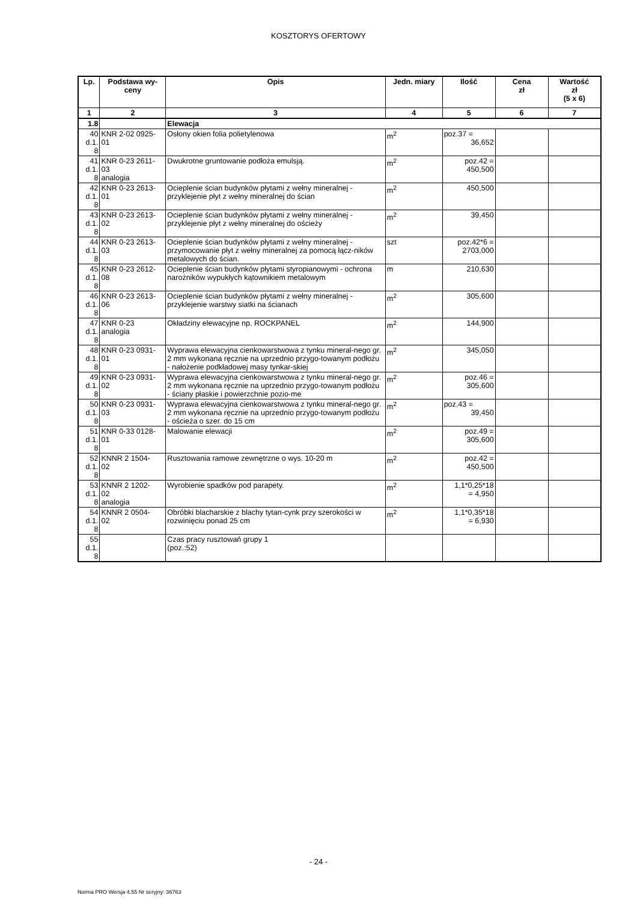KOSZTORYS OFERTOWY
| Lp. | Podstawa wy- ceny | Opis | Jedn. miary | Ilość | Cena zł | Wartość zł (5 x 6) |
| --- | --- | --- | --- | --- | --- | --- |
| 1 | 2 | 3 | 4 | 5 | 6 | 7 |
| 1.8 | | Elewacja | | | | |
| 40 d.1. 8 | KNR 2-02 0925- 01 | Osłony okien folia polietylenowa | m<sup>2</sup> | poz.37 = 36,652 | | |
| 41 d.1. 8 | KNR 0-23 2611- 03 analogia | Dwukrotne gruntowanie podłoża emulsją. | m<sup>2</sup> | poz.42 = 450,500 | | |
| 42 d.1. 8 | KNR 0-23 2613- 01 | Ocieplenie ścian budynków płytami z wełny mineralnej - przyklejenie płyt z wełny mineralnej do ścian | m<sup>2</sup> | 450,500 | | |
| 43 d.1. 8 | KNR 0-23 2613- 02 | Ocieplenie ścian budynków płytami z wełny mineralnej - przyklejenie płyt z wełny mineralnej do ościeży | m<sup>2</sup> | 39,450 | | |
| 44 d.1. 8 | KNR 0-23 2613- 03 | Ocieplenie ścian budynków płytami z wełny mineralnej - przymocowanie płyt z wełny mineralnej za pomocą łącz-ników metalowych do ścian. | szt | poz.42*6 = 2703,000 | | |
| 45 d.1. 8 | KNR 0-23 2612- 08 | Ocieplenie ścian budynków płytami styropianowymi - ochrona narożników wypukłych kątownikiem metalowym | m | 210,630 | | |
| 46 d.1. 8 | KNR 0-23 2613- 06 | Ocieplenie ścian budynków płytami z wełny mineralnej - przyklejenie warstwy siatki na ścianach | m<sup>2</sup> | 305,600 | | |
| 47 d.1. 8 | KNR 0-23 analogia | Okładziny elewacyjne np. ROCKPANEL | m<sup>2</sup> | 144,900 | | |
| 48 d.1. 8 | KNR 0-23 0931- 01 | Wyprawa elewacyjna cienkowarstwowa z tynku mineral-nego gr. 2 mm wykonana ręcznie na uprzednio przygo-towanym podłożu - nałożenie podkładowej masy tynkar-skiej | m<sup>2</sup> | 345,050 | | |
| 49 d.1. 8 | KNR 0-23 0931- 02 | Wyprawa elewacyjna cienkowarstwowa z tynku mineral-nego gr. 2 mm wykonana ręcznie na uprzednio przygo-towanym podłożu - ściany płaskie i powierzchnie pozio-me | m<sup>2</sup> | poz.46 = 305,600 | | |
| 50 d.1. 8 | KNR 0-23 0931- 03 | Wyprawa elewacyjna cienkowarstwowa z tynku mineral-nego gr. 2 mm wykonana ręcznie na uprzednio przygo-towanym podłożu - ościeża o szer. do 15 cm | m<sup>2</sup> | poz.43 = 39,450 | | |
| 51 d.1. 8 | KNR 0-33 0128- 01 | Malowanie elewacji | m<sup>2</sup> | poz.49 = 305,600 | | |
| 52 d.1. 8 | KNNR 2 1504- 02 | Rusztowania ramowe zewnętrzne o wys. 10-20 m | m<sup>2</sup> | poz.42 = 450,500 | | |
| 53 d.1. 8 | KNNR 2 1202- 02 analogia | Wyrobienie spadków pod parapety. | m<sup>2</sup> | 1,1*0,25*18 = 4,950 | | |
| 54 d.1. 8 | KNNR 2 0504- 02 | Obróbki blacharskie z blachy tytan-cynk przy szerokości w rozwinięciu ponad 25 cm | m<sup>2</sup> | 1,1*0,35*18 = 6,930 | | |
| 55 d.1. 8 | | Czas pracy rusztowań grupy 1 (poz.:52) | | | | |
- 24 -
Norma PRO Wersja 4.55 Nr seryjny: 36763